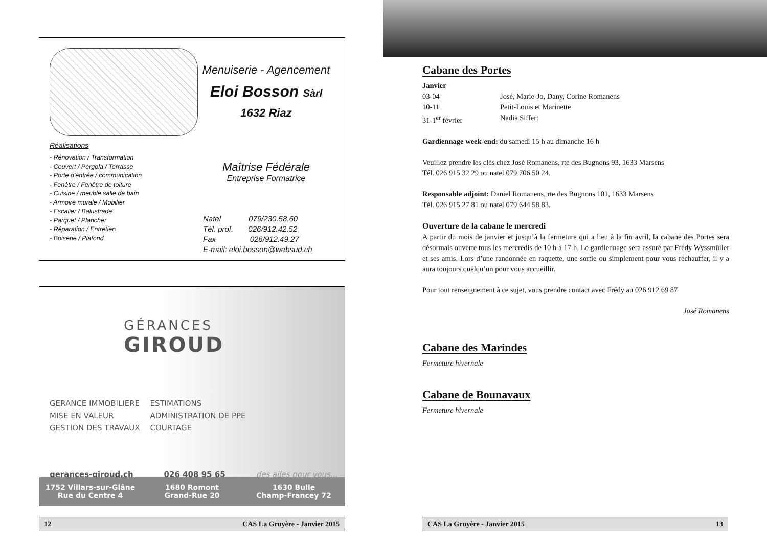Réalisations
- Rénovation / Transformation
- Couvert / Pergola / Terrasse
- Porte d'entrée / communication
- Fenêtre / Fenêtre de toiture
- Cuisine / meuble salle de bain
- Armoire murale / Mobilier
- Escalier / Balustrade
- Parquet / Plancher
- Réparation / Entretien
- Boiserie / Plafond
Menuiserie - Agencement
Eloi Bosson Sàrl
1632 Riaz
Maîtrise Fédérale
Entreprise Formatrice
Natel 079/230.58.60
Tél. prof. 026/912.42.52
Fax 026/912.49.27
E-mail: eloi.bosson@websud.ch
GÉRANCES
GIROUD
GERANCE IMMOBILIERE
MISE EN VALEUR
GESTION DES TRAVAUX
ESTIMATIONS
ADMINISTRATION DE PPE
COURTAGE
gerances-giroud.ch 026 408 95 65 des ailes pour vous...
1752 Villars-sur-Glâne
Rue du Centre 4
1680 Romont
Grand-Rue 20
1630 Bulle
Champ-Francey 72
12 CAS La Gruyère - Janvier 2015
Cabane des Portes
Janvier
03-04 José, Marie-Jo, Dany, Corine Romanens
10-11 Petit-Louis et Marinette
31-1<sup>er</sup> février Nadia Siffert
Gardiennage week-end: du samedi 15 h au dimanche 16 h
Veuillez prendre les clés chez José Romanens, rte des Bugnons 93, 1633 Marsens
Tél. 026 915 32 29 ou natel 079 706 50 24.
Responsable adjoint: Daniel Romanens, rte des Bugnons 101, 1633 Marsens
Tél. 026 915 27 81 ou natel 079 644 58 83.
Ouverture de la cabane le mercredi
A partir du mois de janvier et jusqu’à la fermeture qui a lieu à la fin avril, la cabane des Portes sera désormais ouverte tous les mercredis de 10 h à 17 h. Le gardiennage sera assuré par Frédy Wyssmüller et ses amis. Lors d’une randonnée en raquette, une sortie ou simplement pour vous réchauffer, il y a aura toujours quelqu’un pour vous accueillir.
Pour tout renseignement à ce sujet, vous prendre contact avec Frédy au 026 912 69 87
José Romanens
Cabane des Marindes
Fermeture hivernale
Cabane de Bounavaux
Fermeture hivernale
CAS La Gruyère - Janvier 2015 13